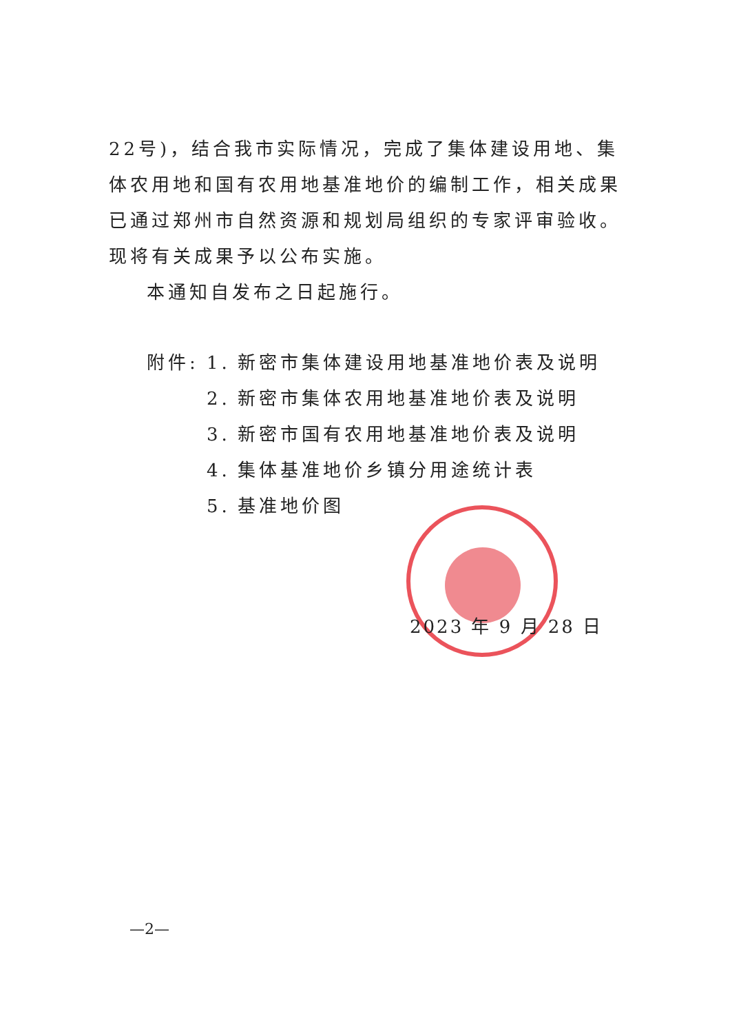22号)，结合我市实际情况，完成了集体建设用地、集体农用地和国有农用地基准地价的编制工作，相关成果已通过郑州市自然资源和规划局组织的专家评审验收。现将有关成果予以公布实施。
本通知自发布之日起施行。
附件: 1. 新密市集体建设用地基准地价表及说明
2. 新密市集体农用地基准地价表及说明
3. 新密市国有农用地基准地价表及说明
4. 集体基准地价乡镇分用途统计表
5. 基准地价图
2023 年 9 月 28 日
—2—